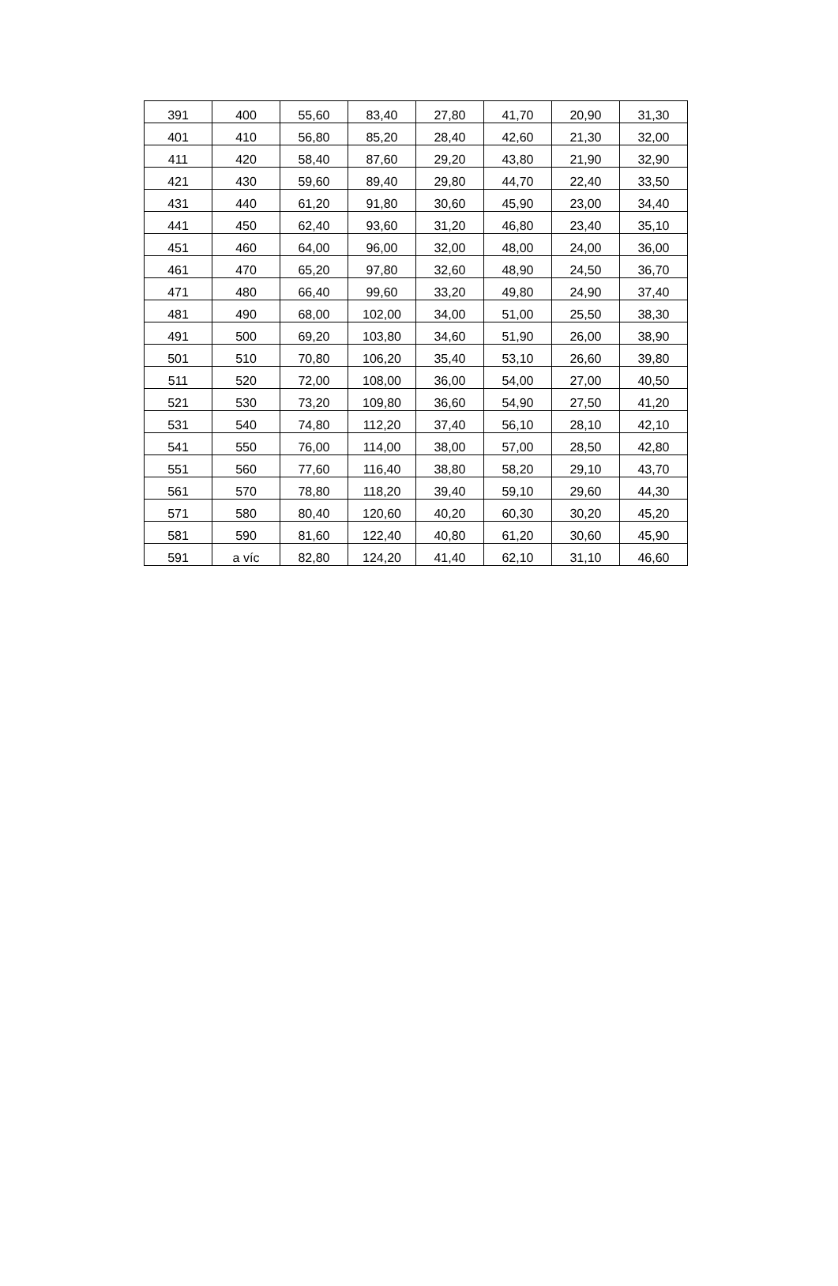| 391 | 400 | 55,60 | 83,40 | 27,80 | 41,70 | 20,90 | 31,30 |
| 401 | 410 | 56,80 | 85,20 | 28,40 | 42,60 | 21,30 | 32,00 |
| 411 | 420 | 58,40 | 87,60 | 29,20 | 43,80 | 21,90 | 32,90 |
| 421 | 430 | 59,60 | 89,40 | 29,80 | 44,70 | 22,40 | 33,50 |
| 431 | 440 | 61,20 | 91,80 | 30,60 | 45,90 | 23,00 | 34,40 |
| 441 | 450 | 62,40 | 93,60 | 31,20 | 46,80 | 23,40 | 35,10 |
| 451 | 460 | 64,00 | 96,00 | 32,00 | 48,00 | 24,00 | 36,00 |
| 461 | 470 | 65,20 | 97,80 | 32,60 | 48,90 | 24,50 | 36,70 |
| 471 | 480 | 66,40 | 99,60 | 33,20 | 49,80 | 24,90 | 37,40 |
| 481 | 490 | 68,00 | 102,00 | 34,00 | 51,00 | 25,50 | 38,30 |
| 491 | 500 | 69,20 | 103,80 | 34,60 | 51,90 | 26,00 | 38,90 |
| 501 | 510 | 70,80 | 106,20 | 35,40 | 53,10 | 26,60 | 39,80 |
| 511 | 520 | 72,00 | 108,00 | 36,00 | 54,00 | 27,00 | 40,50 |
| 521 | 530 | 73,20 | 109,80 | 36,60 | 54,90 | 27,50 | 41,20 |
| 531 | 540 | 74,80 | 112,20 | 37,40 | 56,10 | 28,10 | 42,10 |
| 541 | 550 | 76,00 | 114,00 | 38,00 | 57,00 | 28,50 | 42,80 |
| 551 | 560 | 77,60 | 116,40 | 38,80 | 58,20 | 29,10 | 43,70 |
| 561 | 570 | 78,80 | 118,20 | 39,40 | 59,10 | 29,60 | 44,30 |
| 571 | 580 | 80,40 | 120,60 | 40,20 | 60,30 | 30,20 | 45,20 |
| 581 | 590 | 81,60 | 122,40 | 40,80 | 61,20 | 30,60 | 45,90 |
| 591 | a víc | 82,80 | 124,20 | 41,40 | 62,10 | 31,10 | 46,60 |